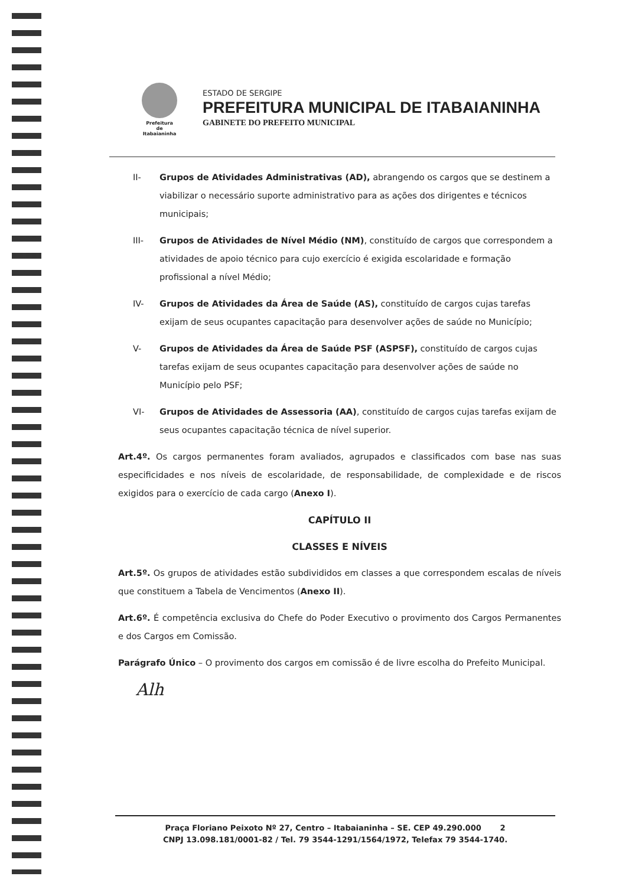Prefeitura
de
Itabaianinha
ESTADO DE SERGIPE
PREFEITURA MUNICIPAL DE ITABAIANINHA
GABINETE DO PREFEITO MUNICIPAL
II- Grupos de Atividades Administrativas (AD), abrangendo os cargos que se destinem a viabilizar o necessário suporte administrativo para as ações dos dirigentes e técnicos municipais;
III- Grupos de Atividades de Nível Médio (NM), constituído de cargos que correspondem a atividades de apoio técnico para cujo exercício é exigida escolaridade e formação profissional a nível Médio;
IV- Grupos de Atividades da Área de Saúde (AS), constituído de cargos cujas tarefas exijam de seus ocupantes capacitação para desenvolver ações de saúde no Município;
V- Grupos de Atividades da Área de Saúde PSF (ASPSF), constituído de cargos cujas tarefas exijam de seus ocupantes capacitação para desenvolver ações de saúde no Município pelo PSF;
VI- Grupos de Atividades de Assessoria (AA), constituído de cargos cujas tarefas exijam de seus ocupantes capacitação técnica de nível superior.
Art.4º. Os cargos permanentes foram avaliados, agrupados e classificados com base nas suas especificidades e nos níveis de escolaridade, de responsabilidade, de complexidade e de riscos exigidos para o exercício de cada cargo (Anexo I).
CAPÍTULO II
CLASSES E NÍVEIS
Art.5º. Os grupos de atividades estão subdivididos em classes a que correspondem escalas de níveis que constituem a Tabela de Vencimentos (Anexo II).
Art.6º. É competência exclusiva do Chefe do Poder Executivo o provimento dos Cargos Permanentes e dos Cargos em Comissão.
Parágrafo Único – O provimento dos cargos em comissão é de livre escolha do Prefeito Municipal.
Alh
Praça Floriano Peixoto Nº 27, Centro – Itabaianinha – SE. CEP 49.290.000 2
CNPJ 13.098.181/0001-82 / Tel. 79 3544-1291/1564/1972, Telefax 79 3544-1740.